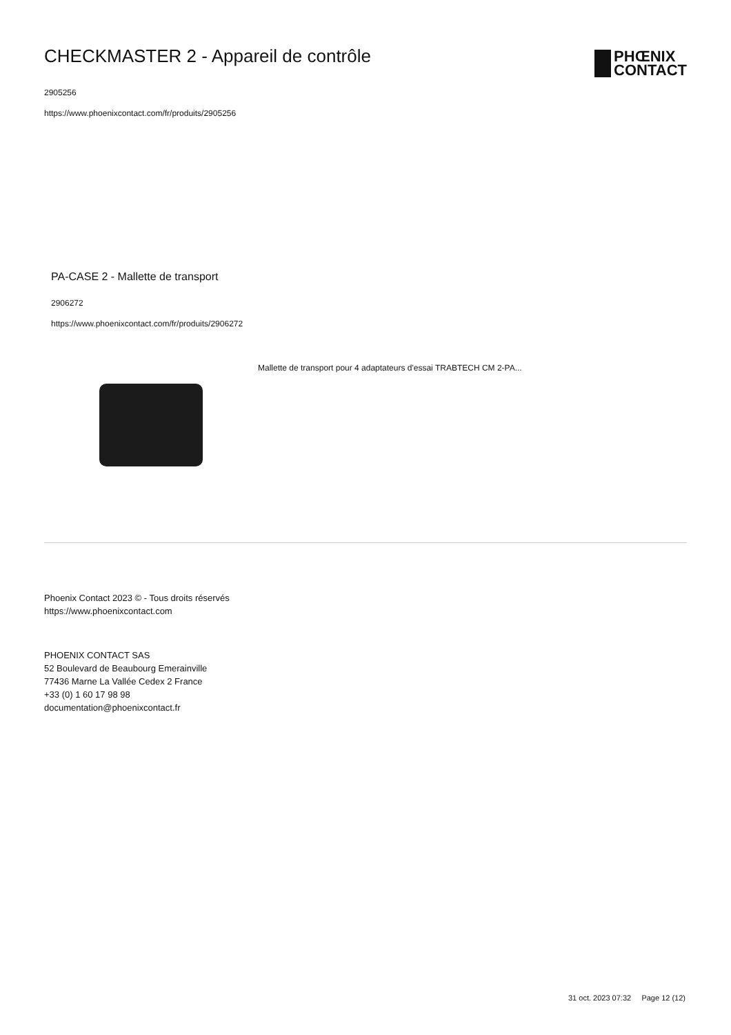CHECKMASTER 2 - Appareil de contrôle
2905256
https://www.phoenixcontact.com/fr/produits/2905256
PHŒNIX
CONTACT
PA-CASE 2 - Mallette de transport
2906272
https://www.phoenixcontact.com/fr/produits/2906272
Mallette de transport pour 4 adaptateurs d'essai TRABTECH CM 2-PA...
Phoenix Contact 2023 © - Tous droits réservés
https://www.phoenixcontact.com
PHOENIX CONTACT SAS
52 Boulevard de Beaubourg Emerainville
77436 Marne La Vallée Cedex 2 France
+33 (0) 1 60 17 98 98
documentation@phoenixcontact.fr
31 oct. 2023 07:32 Page 12 (12)